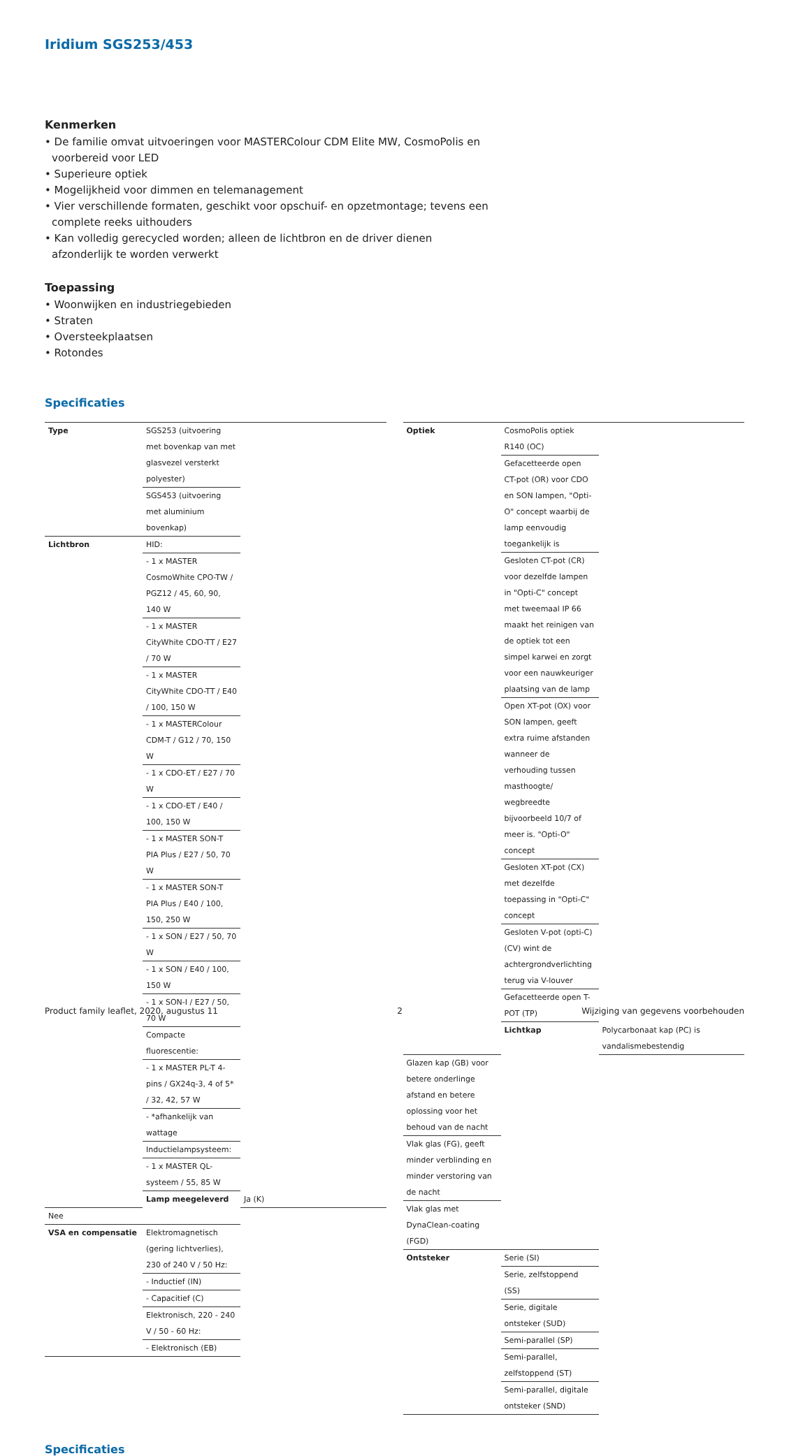Iridium SGS253/453
Kenmerken
• De familie omvat uitvoeringen voor MASTERColour CDM Elite MW, CosmoPolis en
voorbereid voor LED
• Superieure optiek
• Mogelijkheid voor dimmen en telemanagement
• Vier verschillende formaten, geschikt voor opschuif- en opzetmontage; tevens een
complete reeks uithouders
• Kan volledig gerecycled worden; alleen de lichtbron en de driver dienen
afzonderlijk te worden verwerkt
Toepassing
• Woonwijken en industriegebieden
• Straten
• Oversteekplaatsen
• Rotondes
Specificaties
| Type | SGS253 (uitvoering met bovenkap van met glasvezel versterkt polyester) | |
| | SGS453 (uitvoering met aluminium bovenkap) | |
| Lichtbron | HID: | |
| | - 1 x MASTER CosmoWhite CPO-TW / PGZ12 / 45, 60, 90, 140 W | |
| | - 1 x MASTER CityWhite CDO-TT / E27 / 70 W | |
| | - 1 x MASTER CityWhite CDO-TT / E40 / 100, 150 W | |
| | - 1 x MASTERColour CDM-T / G12 / 70, 150 W | |
| | - 1 x CDO-ET / E27 / 70 W | |
| | - 1 x CDO-ET / E40 / 100, 150 W | |
| | - 1 x MASTER SON-T PIA Plus / E27 / 50, 70 W | |
| | - 1 x MASTER SON-T PIA Plus / E40 / 100, 150, 250 W | |
| | - 1 x SON / E27 / 50, 70 W | |
| | - 1 x SON / E40 / 100, 150 W | |
| | - 1 x SON-I / E27 / 50, 70 W | |
| | Compacte fluorescentie: | |
| | - 1 x MASTER PL-T 4-pins / GX24q-3, 4 of 5* / 32, 42, 57 W | |
| | - *afhankelijk van wattage | |
| | Inductielampsysteem: | |
| | - 1 x MASTER QL-systeem / 55, 85 W | |
| | Lamp meegeleverd | Ja (K) |
| Nee | | |
| VSA en compensatie | Elektromagnetisch (gering lichtverlies), 230 of 240 V / 50 Hz: | |
| | - Inductief (IN) | |
| | - Capacitief (C) | |
| | Elektronisch, 220 - 240 V / 50 - 60 Hz: | |
| | - Elektronisch (EB) | |
| Optiek | CosmoPolis optiek R140 (OC) | |
| | Gefacetteerde open CT-pot (OR) voor CDO en SON lampen, "Opti-O" concept waarbij de lamp eenvoudig toegankelijk is | |
| | Gesloten CT-pot (CR) voor dezelfde lampen in "Opti-C" concept met tweemaal IP 66 maakt het reinigen van de optiek tot een simpel karwei en zorgt voor een nauwkeuriger plaatsing van de lamp | |
| | Open XT-pot (OX) voor SON lampen, geeft extra ruime afstanden wanneer de verhouding tussen masthoogte/ wegbreedte bijvoorbeeld 10/7 of meer is. "Opti-O" concept | |
| | Gesloten XT-pot (CX) met dezelfde toepassing in "Opti-C" concept | |
| | Gesloten V-pot (opti-C) (CV) wint de achtergrondverlichting terug via V-louver | |
| | Gefacetteerde open T-POT (TP) | |
| | Lichtkap | Polycarbonaat kap (PC) is vandalismebestendig |
| Glazen kap (GB) voor betere onderlinge afstand en betere oplossing voor het behoud van de nacht | | |
| Vlak glas (FG), geeft minder verblinding en minder verstoring van de nacht | | |
| Vlak glas met DynaClean-coating (FGD) | | |
| Ontsteker | Serie (SI) | |
| | Serie, zelfstoppend (SS) | |
| | Serie, digitale ontsteker (SUD) | |
| | Semi-parallel (SP) | |
| | Semi-parallel, zelfstoppend (ST) | |
| | Semi-parallel, digitale ontsteker (SND) | |
Specificaties
Product family leaflet, 2020, augustus 11 2 Wijziging van gegevens voorbehouden